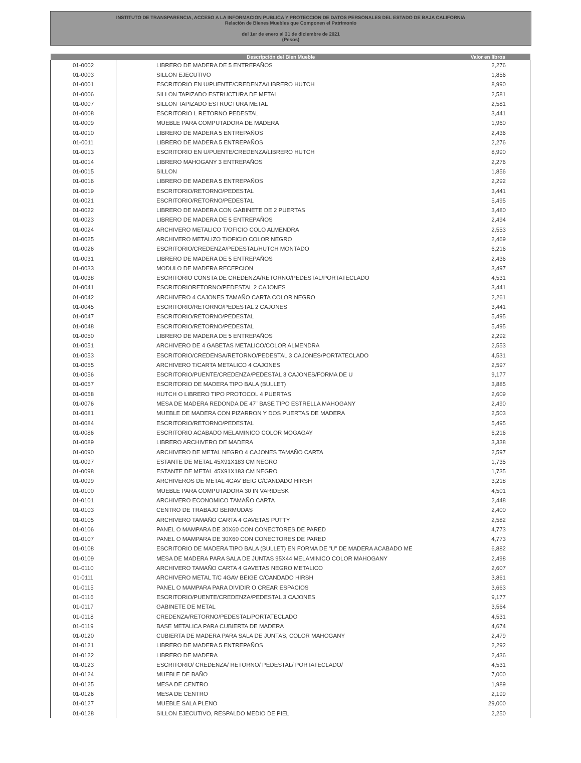INSTITUTO DE TRANSPARENCIA, ACCESO A LA INFORMACION PUBLICA Y PROTECCION DE DATOS PERSONALES DEL ESTADO DE BAJA CALIFORNIA
Relación de Bienes Muebles que Componen el Patrimonio
del 1er de enero al 31 de diciembre de 2021
(Pesos)
| | Descripción del Bien Mueble | Valor en libros |
| --- | --- | --- |
| 01-0002 | LIBRERO DE MADERA DE 5 ENTREPAÑOS | 2,276 |
| 01-0003 | SILLON EJECUTIVO | 1,856 |
| 01-0001 | ESCRITORIO EN U/PUENTE/CREDENZA/LIBRERO HUTCH | 8,990 |
| 01-0006 | SILLON TAPIZADO ESTRUCTURA DE METAL | 2,581 |
| 01-0007 | SILLON TAPIZADO ESTRUCTURA METAL | 2,581 |
| 01-0008 | ESCRITORIO L RETORNO PEDESTAL | 3,441 |
| 01-0009 | MUEBLE PARA COMPUTADORA DE MADERA | 1,960 |
| 01-0010 | LIBRERO DE MADERA 5 ENTREPAÑOS | 2,436 |
| 01-0011 | LIBRERO DE MADERA 5 ENTREPAÑOS | 2,276 |
| 01-0013 | ESCRITORIO EN U/PUENTE/CREDENZA/LIBRERO HUTCH | 8,990 |
| 01-0014 | LIBRERO MAHOGANY 3 ENTREPAÑOS | 2,276 |
| 01-0015 | SILLON | 1,856 |
| 01-0016 | LIBRERO DE MADERA 5 ENTREPAÑOS | 2,292 |
| 01-0019 | ESCRITORIO/RETORNO/PEDESTAL | 3,441 |
| 01-0021 | ESCRITORIO/RETORNO/PEDESTAL | 5,495 |
| 01-0022 | LIBRERO DE MADERA CON GABINETE DE 2 PUERTAS | 3,480 |
| 01-0023 | LIBRERO DE MADERA DE 5 ENTREPAÑOS | 2,494 |
| 01-0024 | ARCHIVERO METALICO T/OFICIO COLO ALMENDRA | 2,553 |
| 01-0025 | ARCHIVERO METALIZO T/OFICIO COLOR NEGRO | 2,469 |
| 01-0026 | ESCRITORIO/CREDENZA/PEDESTAL/HUTCH MONTADO | 6,216 |
| 01-0031 | LIBRERO DE MADERA DE 5 ENTREPAÑOS | 2,436 |
| 01-0033 | MODULO DE MADERA RECEPCION | 3,497 |
| 01-0038 | ESCRITORIO CONSTA DE CREDENZA/RETORNO/PEDESTAL/PORTATECLADO | 4,531 |
| 01-0041 | ESCRITORIORETORNO/PEDESTAL 2 CAJONES | 3,441 |
| 01-0042 | ARCHIVERO 4 CAJONES TAMAÑO CARTA COLOR NEGRO | 2,261 |
| 01-0045 | ESCRITORIO/RETORNO/PEDESTAL 2 CAJONES | 3,441 |
| 01-0047 | ESCRITORIO/RETORNO/PEDESTAL | 5,495 |
| 01-0048 | ESCRITORIO/RETORNO/PEDESTAL | 5,495 |
| 01-0050 | LIBRERO DE MADERA DE 5 ENTREPAÑOS | 2,292 |
| 01-0051 | ARCHIVERO DE 4 GABETAS METALICO/COLOR ALMENDRA | 2,553 |
| 01-0053 | ESCRITORIO/CREDENSA/RETORNO/PEDESTAL 3 CAJONES/PORTATECLADO | 4,531 |
| 01-0055 | ARCHIVERO T/CARTA METALICO 4 CAJONES | 2,597 |
| 01-0056 | ESCRITORIO/PUENTE/CREDENZA/PEDESTAL 3 CAJONES/FORMA DE U | 9,177 |
| 01-0057 | ESCRITORIO DE MADERA TIPO BALA (BULLET) | 3,885 |
| 01-0058 | HUTCH O LIBRERO TIPO PROTOCOL 4 PUERTAS | 2,609 |
| 01-0076 | MESA DE MADERA REDONDA DE 47¨ BASE TIPO ESTRELLA MAHOGANY | 2,490 |
| 01-0081 | MUEBLE DE MADERA CON PIZARRON Y DOS PUERTAS DE MADERA | 2,503 |
| 01-0084 | ESCRITORIO/RETORNO/PEDESTAL | 5,495 |
| 01-0086 | ESCRITORIO ACABADO MELAMINICO COLOR MOGAGAY | 6,216 |
| 01-0089 | LIBRERO ARCHIVERO DE MADERA | 3,338 |
| 01-0090 | ARCHIVERO DE METAL NEGRO 4 CAJONES TAMAÑO CARTA | 2,597 |
| 01-0097 | ESTANTE DE METAL 45X91X183 CM NEGRO | 1,735 |
| 01-0098 | ESTANTE DE METAL 45X91X183 CM NEGRO | 1,735 |
| 01-0099 | ARCHIVEROS DE METAL 4GAV BEIG C/CANDADO HIRSH | 3,218 |
| 01-0100 | MUEBLE PARA COMPUTADORA 30 IN VARIDESK | 4,501 |
| 01-0101 | ARCHIVERO ECONOMICO TAMAÑO CARTA | 2,448 |
| 01-0103 | CENTRO DE TRABAJO BERMUDAS | 2,400 |
| 01-0105 | ARCHIVERO TAMAÑO CARTA 4 GAVETAS PUTTY | 2,582 |
| 01-0106 | PANEL O MAMPARA DE 30X60 CON CONECTORES DE PARED | 4,773 |
| 01-0107 | PANEL O MAMPARA DE 30X60 CON CONECTORES DE PARED | 4,773 |
| 01-0108 | ESCRITORIO DE MADERA TIPO BALA (BULLET) EN FORMA DE "U" DE MADERA ACABADO ME | 6,882 |
| 01-0109 | MESA DE MADERA PARA SALA DE JUNTAS 95X44 MELAMINICO COLOR MAHOGANY | 2,498 |
| 01-0110 | ARCHIVERO TAMAÑO CARTA 4 GAVETAS NEGRO METALICO | 2,607 |
| 01-0111 | ARCHIVERO METAL T/C 4GAV BEIGE C/CANDADO HIRSH | 3,861 |
| 01-0115 | PANEL O MAMPARA PARA DIVIDIR O CREAR ESPACIOS | 3,663 |
| 01-0116 | ESCRITORIO/PUENTE/CREDENZA/PEDESTAL 3 CAJONES | 9,177 |
| 01-0117 | GABINETE DE METAL | 3,564 |
| 01-0118 | CREDENZA/RETORNO/PEDESTAL/PORTATECLADO | 4,531 |
| 01-0119 | BASE METALICA PARA CUBIERTA DE MADERA | 4,674 |
| 01-0120 | CUBIERTA DE MADERA PARA SALA DE JUNTAS, COLOR MAHOGANY | 2,479 |
| 01-0121 | LIBRERO DE MADERA 5 ENTREPAÑOS | 2,292 |
| 01-0122 | LIBRERO DE MADERA | 2,436 |
| 01-0123 | ESCRITORIO/ CREDENZA/ RETORNO/ PEDESTAL/ PORTATECLADO/ | 4,531 |
| 01-0124 | MUEBLE DE BAÑO | 7,000 |
| 01-0125 | MESA DE CENTRO | 1,989 |
| 01-0126 | MESA DE CENTRO | 2,199 |
| 01-0127 | MUEBLE SALA PLENO | 29,000 |
| 01-0128 | SILLON EJECUTIVO, RESPALDO MEDIO DE PIEL | 2,250 |